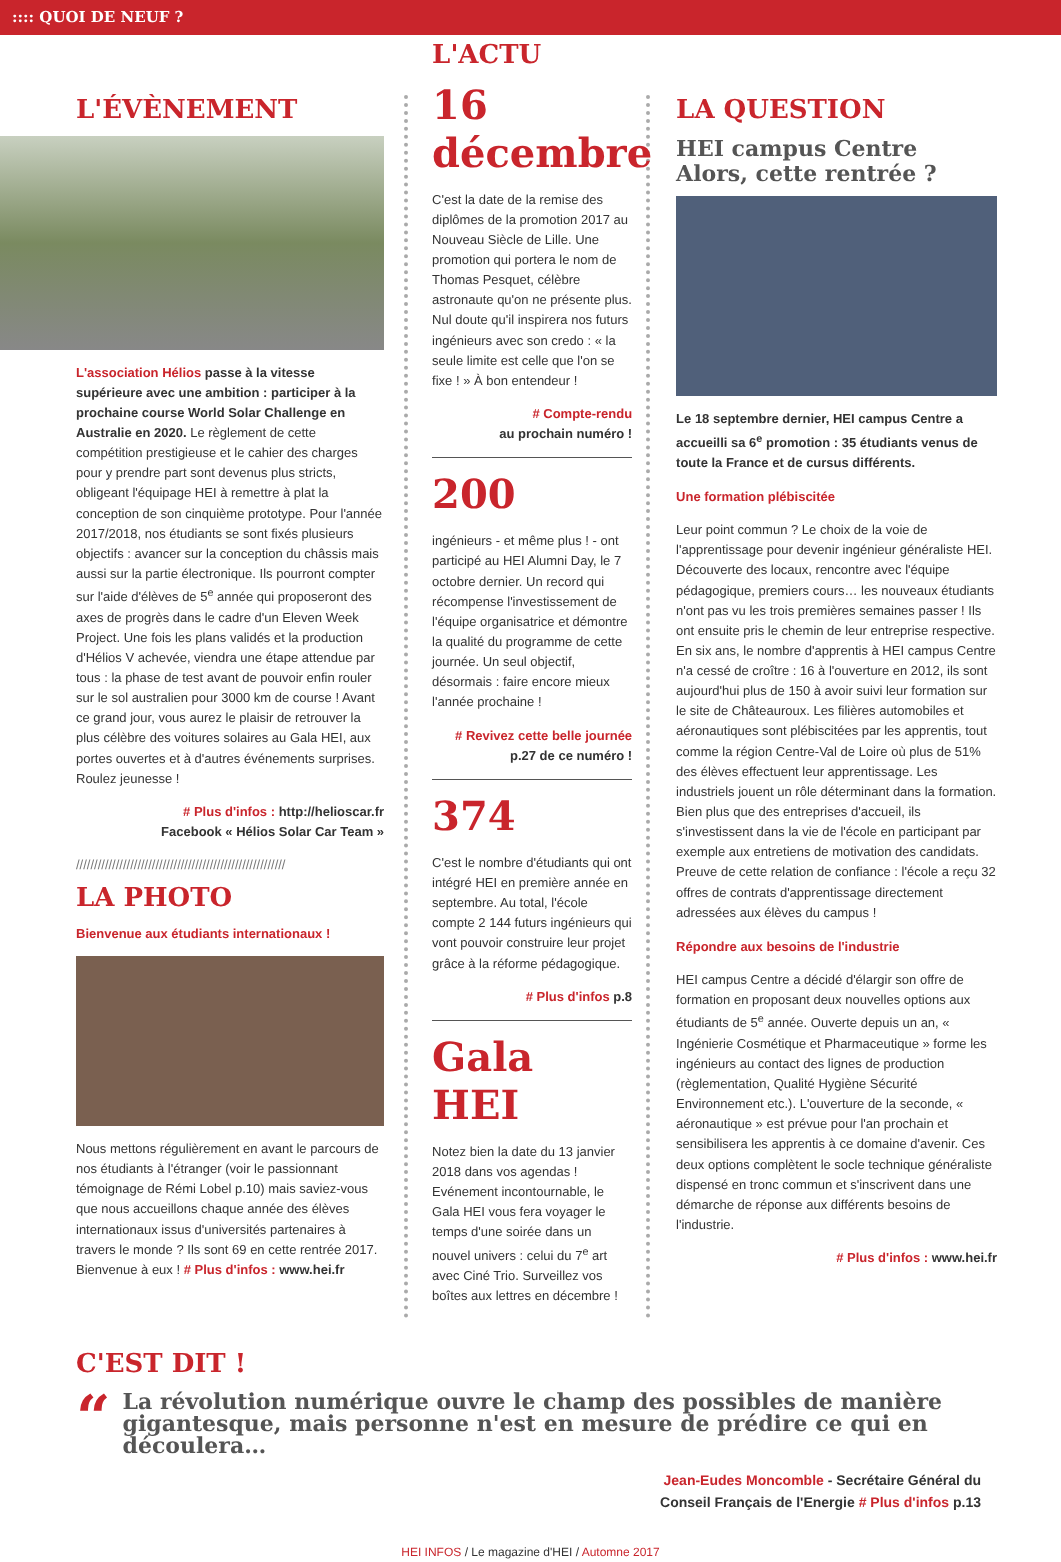:::: QUOI DE NEUF ?
L'ÉVÈNEMENT
L'association Hélios passe à la vitesse supérieure avec une ambition : participer à la prochaine course World Solar Challenge en Australie en 2020. Le règlement de cette compétition prestigieuse et le cahier des charges pour y prendre part sont devenus plus stricts, obligeant l'équipage HEI à remettre à plat la conception de son cinquième prototype. Pour l'année 2017/2018, nos étudiants se sont fixés plusieurs objectifs : avancer sur la conception du châssis mais aussi sur la partie électronique. Ils pourront compter sur l'aide d'élèves de 5<sup>e</sup> année qui proposeront des axes de progrès dans le cadre d'un Eleven Week Project. Une fois les plans validés et la production d'Hélios V achevée, viendra une étape attendue par tous : la phase de test avant de pouvoir enfin rouler sur le sol australien pour 3000 km de course ! Avant ce grand jour, vous aurez le plaisir de retrouver la plus célèbre des voitures solaires au Gala HEI, aux portes ouvertes et à d'autres événements surprises. Roulez jeunesse !
# Plus d'infos : http://helioscar.fr
Facebook « Hélios Solar Car Team »
//////////////////////////////////////////////////////////
LA PHOTO
Bienvenue aux étudiants internationaux !
Nous mettons régulièrement en avant le parcours de nos étudiants à l'étranger (voir le passionnant témoignage de Rémi Lobel p.10) mais saviez-vous que nous accueillons chaque année des élèves internationaux issus d'universités partenaires à travers le monde ? Ils sont 69 en cette rentrée 2017. Bienvenue à eux ! # Plus d'infos : www.hei.fr
L'ACTU
16 décembre
C'est la date de la remise des diplômes de la promotion 2017 au Nouveau Siècle de Lille. Une promotion qui portera le nom de Thomas Pesquet, célèbre astronaute qu'on ne présente plus. Nul doute qu'il inspirera nos futurs ingénieurs avec son credo : « la seule limite est celle que l'on se fixe ! » À bon entendeur !
# Compte-rendu
au prochain numéro !
200
ingénieurs - et même plus ! - ont participé au HEI Alumni Day, le 7 octobre dernier. Un record qui récompense l'investissement de l'équipe organisatrice et démontre la qualité du programme de cette journée. Un seul objectif, désormais : faire encore mieux l'année prochaine !
# Revivez cette belle journée
p.27 de ce numéro !
374
C'est le nombre d'étudiants qui ont intégré HEI en première année en septembre. Au total, l'école compte 2 144 futurs ingénieurs qui vont pouvoir construire leur projet grâce à la réforme pédagogique.
# Plus d'infos p.8
Gala HEI
Notez bien la date du 13 janvier 2018 dans vos agendas ! Evénement incontournable, le Gala HEI vous fera voyager le temps d'une soirée dans un nouvel univers : celui du 7<sup>e</sup> art avec Ciné Trio. Surveillez vos boîtes aux lettres en décembre !
LA QUESTION
HEI campus Centre
Alors, cette rentrée ?
Le 18 septembre dernier, HEI campus Centre a accueilli sa 6<sup>e</sup> promotion : 35 étudiants venus de toute la France et de cursus différents.
Une formation plébiscitée
Leur point commun ? Le choix de la voie de l'apprentissage pour devenir ingénieur généraliste HEI. Découverte des locaux, rencontre avec l'équipe pédagogique, premiers cours… les nouveaux étudiants n'ont pas vu les trois premières semaines passer ! Ils ont ensuite pris le chemin de leur entreprise respective. En six ans, le nombre d'apprentis à HEI campus Centre n'a cessé de croître : 16 à l'ouverture en 2012, ils sont aujourd'hui plus de 150 à avoir suivi leur formation sur le site de Châteauroux. Les filières automobiles et aéronautiques sont plébiscitées par les apprentis, tout comme la région Centre-Val de Loire où plus de 51% des élèves effectuent leur apprentissage. Les industriels jouent un rôle déterminant dans la formation. Bien plus que des entreprises d'accueil, ils s'investissent dans la vie de l'école en participant par exemple aux entretiens de motivation des candidats. Preuve de cette relation de confiance : l'école a reçu 32 offres de contrats d'apprentissage directement adressées aux élèves du campus !
Répondre aux besoins de l'industrie
HEI campus Centre a décidé d'élargir son offre de formation en proposant deux nouvelles options aux étudiants de 5<sup>e</sup> année. Ouverte depuis un an, « Ingénierie Cosmétique et Pharmaceutique » forme les ingénieurs au contact des lignes de production (règlementation, Qualité Hygiène Sécurité Environnement etc.). L'ouverture de la seconde, « aéronautique » est prévue pour l'an prochain et sensibilisera les apprentis à ce domaine d'avenir. Ces deux options complètent le socle technique généraliste dispensé en tronc commun et s'inscrivent dans une démarche de réponse aux différents besoins de l'industrie.
# Plus d'infos : www.hei.fr
C'EST DIT !
“
La révolution numérique ouvre le champ des possibles de manière gigantesque, mais personne n'est en mesure de prédire ce qui en découlera…
Jean-Eudes Moncomble - Secrétaire Général du
Conseil Français de l'Energie # Plus d'infos p.13
HEI INFOS / Le magazine d'HEI / Automne 2017